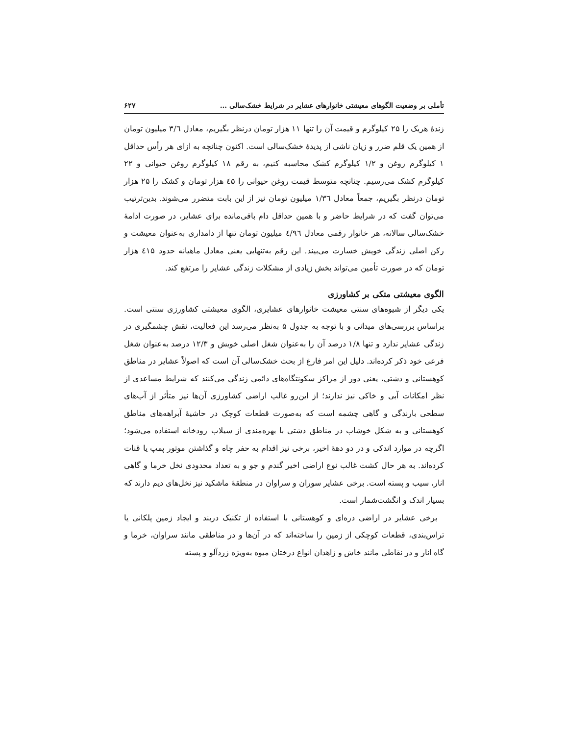تأملی بر وضعیت الگوهای معیشتی خانوارهای عشایر در شرایط خشک‌سالی ... ۶۲۷
زندهٔ هریک را ۲۵ کیلوگرم و قیمت آن را تنها ۱۱ هزار تومان درنظر بگیریم، معادل ۳/٦ میلیون تومان از همین یک قلم ضرر و زیان ناشی از پدیدهٔ خشک‌سالی است. اکنون چنانچه به ازای هر رأس حداقل ۱ کیلوگرم روغن و ۱/۲ کیلوگرم کشک محاسبه کنیم، به رقم ۱۸ کیلوگرم روغن حیوانی و ۲۲ کیلوگرم کشک می‌رسیم. چنانچه متوسط قیمت روغن حیوانی را ٤۵ هزار تومان و کشک را ۲۵ هزار تومان درنظر بگیریم، جمعاً معادل ۱/۳٦ میلیون تومان نیز از این بابت متضرر می‌شوند. بدین‌ترتیب می‌توان گفت که در شرایط حاضر و با همین حداقل دام باقی‌مانده برای عشایر، در صورت ادامهٔ خشک‌سالی سالانه، هر خانوار رقمی معادل ٤/۹٦ میلیون تومان تنها از دامداری به‌عنوان معیشت و رکن اصلی زندگی خویش خسارت می‌بیند. این رقم به‌تنهایی یعنی معادل ماهیانه حدود ٤۱۵ هزار تومان که در صورت تأمین می‌تواند بخش زیادی از مشکلات زندگی عشایر را مرتفع کند.
الگوی معیشتی متکی بر کشاورزی
یکی دیگر از شیوه‌های سنتی معیشت خانوارهای عشایری، الگوی معیشتی کشاورزی سنتی است. براساس بررسی‌های میدانی و با توجه به جدول ۵ به‌نظر می‌رسد این فعالیت، نقش چشمگیری در زندگی عشایر ندارد و تنها ۱/۸ درصد آن را به‌عنوان شغل اصلی خویش و ۱۲/۳ درصد به‌عنوان شغل فرعی خود ذکر کرده‌اند. دلیل این امر فارغ از بحث خشک‌سالی آن است که اصولاً عشایر در مناطق کوهستانی و دشتی، یعنی دور از مراکز سکونتگاه‌های دائمی زندگی می‌کنند که شرایط مساعدی از نظر امکانات آبی و خاکی نیز ندارند؛ از این‌رو غالب اراضی کشاورزی آن‌ها نیز متأثر از آب‌های سطحی بارندگی و گاهی چشمه است که به‌صورت قطعات کوچک در حاشیهٔ آبراهه‌های مناطق کوهستانی و به شکل خوشاب در مناطق دشتی با بهره‌مندی از سیلاب رودخانه استفاده می‌شود؛ اگرچه در موارد اندکی و در دو دههٔ اخیر، برخی نیز اقدام به حفر چاه و گذاشتن موتور پمپ یا قنات کرده‌اند. به هر حال کشت غالب نوع اراضی اخیر گندم و جو و به تعداد محدودی نخل خرما و گاهی انار، سیب و پسته است. برخی عشایر سوران و سراوان در منطقهٔ ماشکید نیز نخل‌های دیم دارند که بسیار اندک و انگشت‌شمار است.
برخی عشایر در اراضی دره‌ای و کوهستانی با استفاده از تکنیک دربند و ایجاد زمین پلکانی یا تراس‌بندی، قطعات کوچکی از زمین را ساخته‌اند که در آن‌ها و در مناطقی مانند سراوان، خرما و گاه انار و در نقاطی مانند خاش و زاهدان انواع درختان میوه به‌ویژه زردآلو و پسته